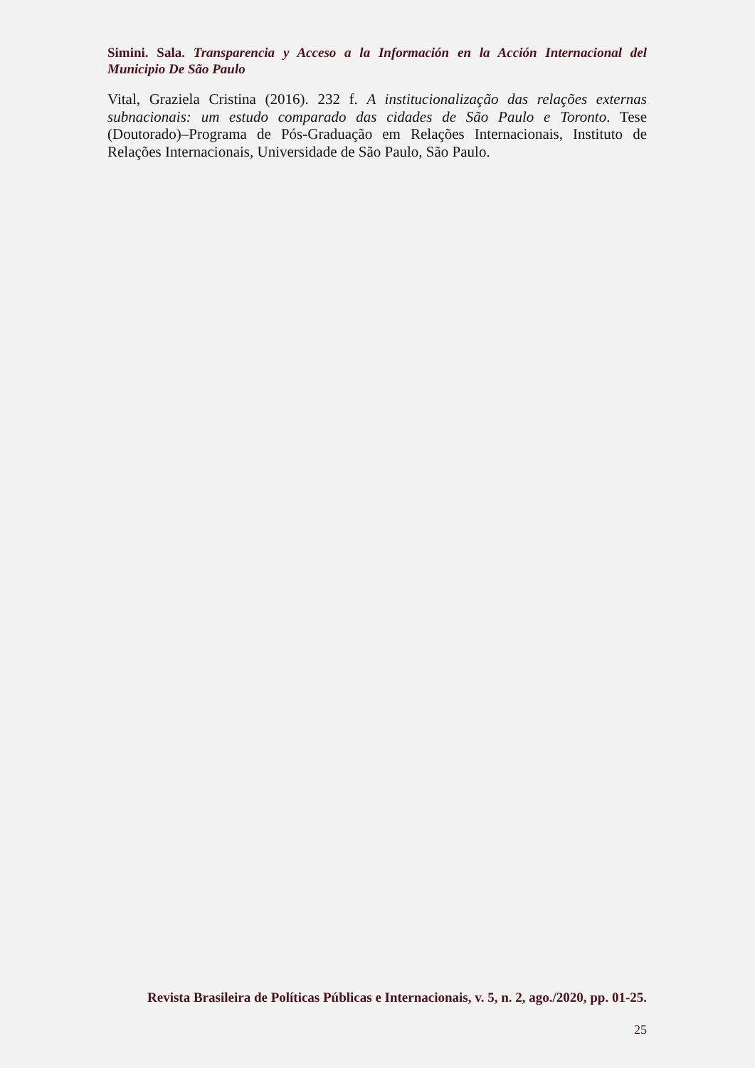Simini. Sala. Transparencia y Acceso a la Información en la Acción Internacional del Municipio De São Paulo
Vital, Graziela Cristina (2016). 232 f. A institucionalização das relações externas subnacionais: um estudo comparado das cidades de São Paulo e Toronto. Tese (Doutorado)–Programa de Pós-Graduação em Relações Internacionais, Instituto de Relações Internacionais, Universidade de São Paulo, São Paulo.
Revista Brasileira de Políticas Públicas e Internacionais, v. 5, n. 2, ago./2020, pp. 01-25.
25